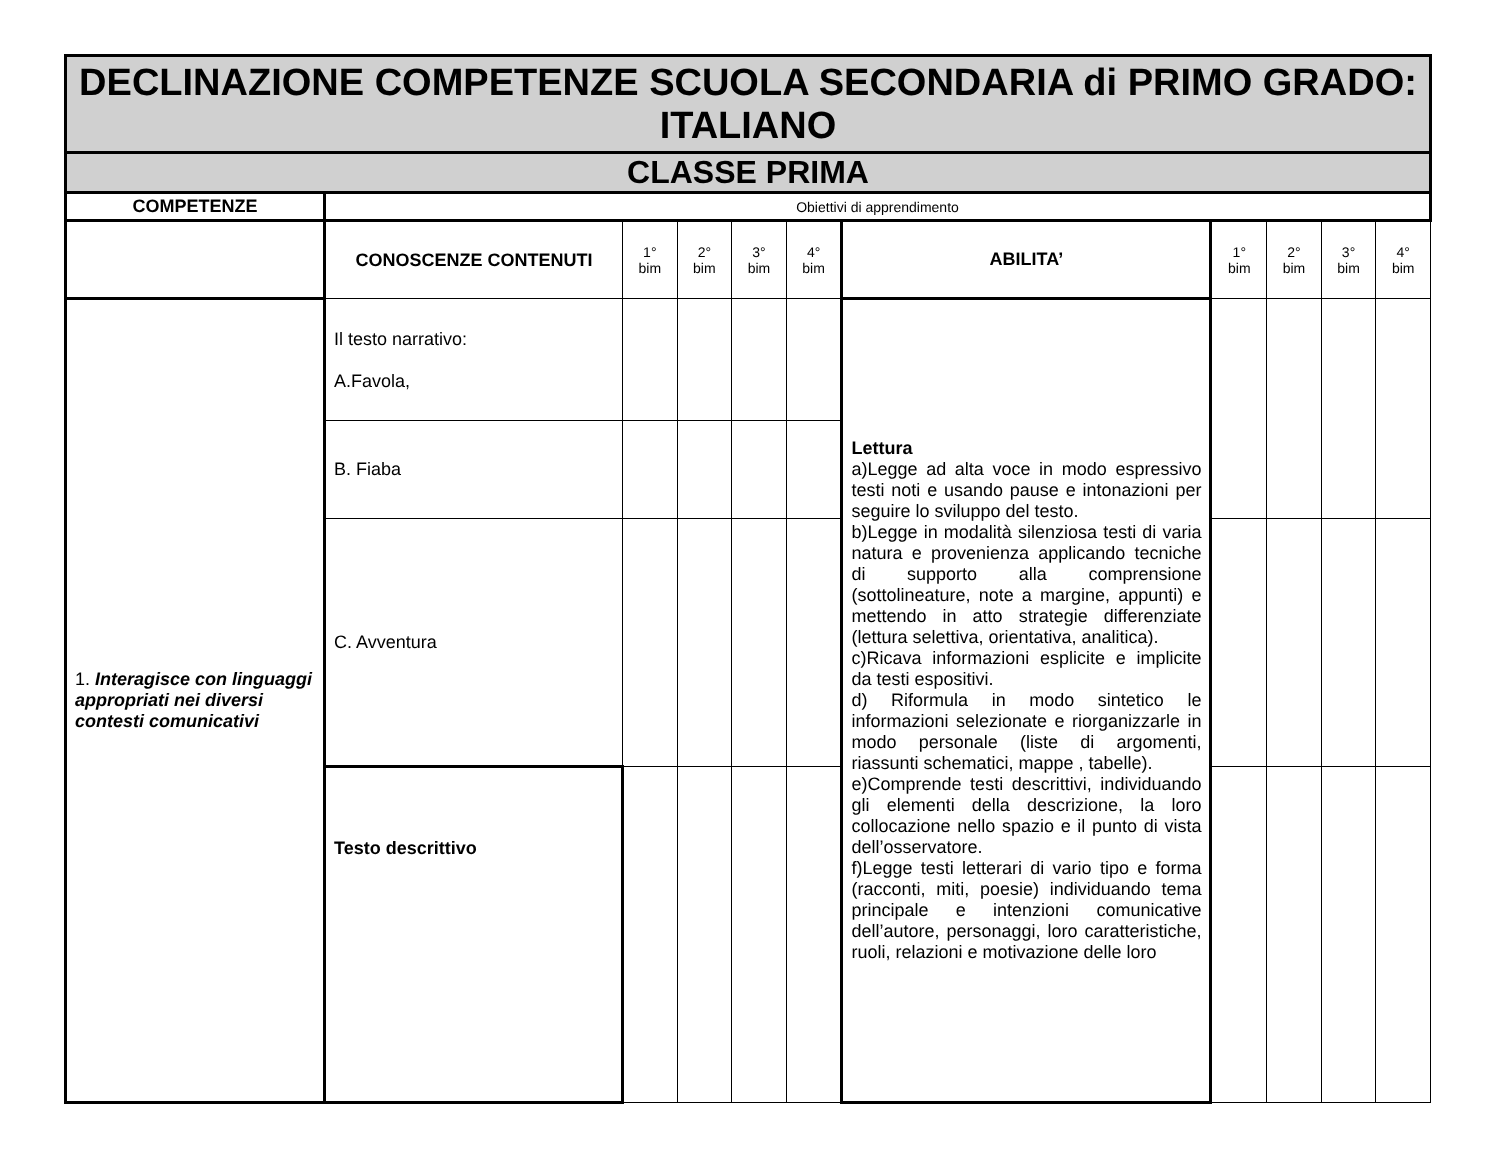| DECLINAZIONE COMPETENZE SCUOLA SECONDARIA di PRIMO GRADO: ITALIANO | | | | | | | | | | |
| CLASSE PRIMA | | | | | | | | | | |
| COMPETENZE | Obiettivi di apprendimento | | | | | | | | | |
| | CONOSCENZE CONTENUTI | 1° bim | 2° bim | 3° bim | 4° bim | ABILITA’ | 1° bim | 2° bim | 3° bim | 4° bim |
| 1. Interagisce con linguaggi appropriati nei diversi contesti comunicativi | Il testo narrativo: A.Favola, | | | | | Lettura a)Legge ad alta voce in modo espressivo testi noti e usando pause e intonazioni per seguire lo sviluppo del testo. b)Legge in modalità silenziosa testi di varia natura e provenienza applicando tecniche di supporto alla comprensione (sottolineature, note a margine, appunti) e mettendo in atto strategie differenziate (lettura selettiva, orientativa, analitica). c)Ricava informazioni esplicite e implicite da testi espositivi. d) Riformula in modo sintetico le informazioni selezionate e riorganizzarle in modo personale (liste di argomenti, riassunti schematici, mappe , tabelle). e)Comprende testi descrittivi, individuando gli elementi della descrizione, la loro collocazione nello spazio e il punto di vista dell’osservatore. f)Legge testi letterari di vario tipo e forma (racconti, miti, poesie) individuando tema principale e intenzioni comunicative dell’autore, personaggi, loro caratteristiche, ruoli, relazioni e motivazione delle loro | | | | |
| | B. Fiaba | | | | | | | | | |
| | C. Avventura | | | | | | | | | |
| | Testo descrittivo | | | | | | | | | |